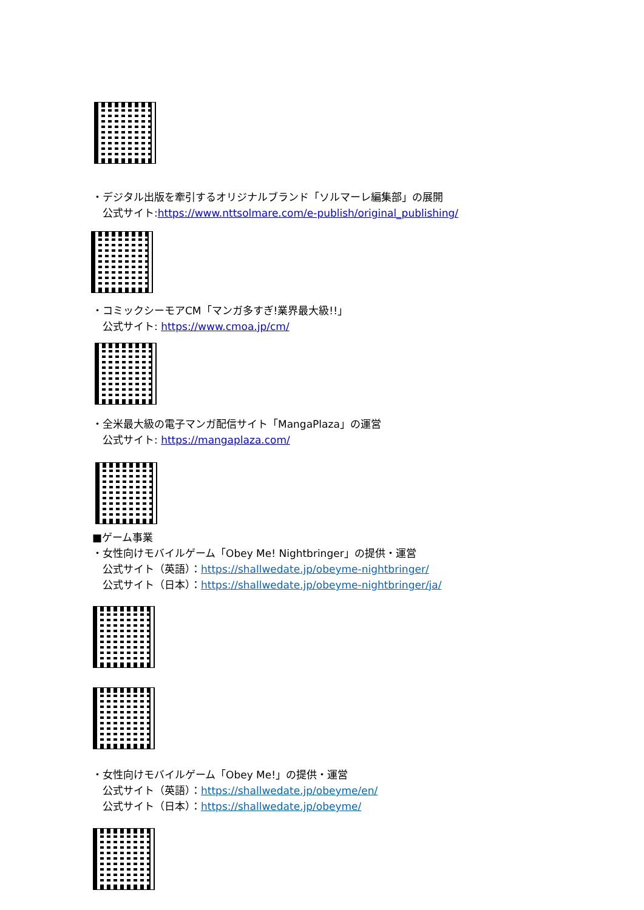・デジタル出版を牽引するオリジナルブランド「ソルマーレ編集部」の展開
　公式サイト:https://www.nttsolmare.com/e-publish/original_publishing/
・コミックシーモアCM「マンガ多すぎ!業界最大級!!」
　公式サイト: https://www.cmoa.jp/cm/
・全米最大級の電子マンガ配信サイト「MangaPlaza」の運営
　公式サイト: https://mangaplaza.com/
■ゲーム事業
・女性向けモバイルゲーム「Obey Me! Nightbringer」の提供・運営
　公式サイト（英語）：https://shallwedate.jp/obeyme-nightbringer/
　公式サイト（日本）：https://shallwedate.jp/obeyme-nightbringer/ja/
・女性向けモバイルゲーム「Obey Me!」の提供・運営
　公式サイト（英語）：https://shallwedate.jp/obeyme/en/
　公式サイト（日本）：https://shallwedate.jp/obeyme/